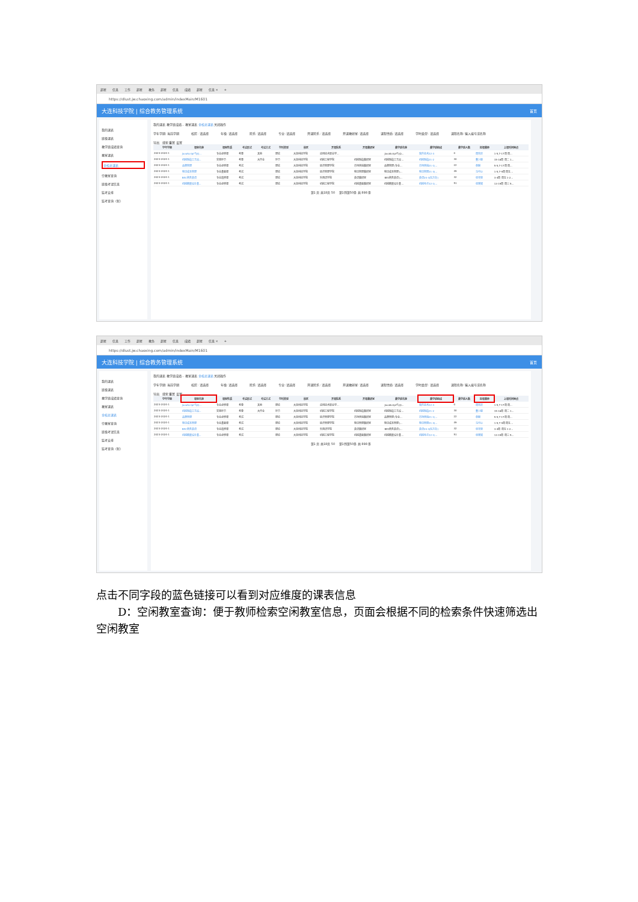超星 信息 工作 超星 教务 超星 信息 成绩 超星 信息 × +
https://dlust.jw.chaoxing.com/admin/indexMain/M1601
大连科技学院 | 综合教务管理系统 首页
我的课表
班级课表
教学班成绩查询
教室课表
全校总课表
空教室查询
班级考试信息
监考安排
监考查询（新）
我的课表 教学班成绩... 教室课表 全校总课表 关闭操作
学年学期: 当前学期 校区: 请选择 年级: 请选择 院系: 请选择 专业: 请选择 开课院系: 请选择 开课教研室: 请选择 课程性质: 请选择 学时类型: 请选择 课程名称: 输入编号或名称
导出 搜索 重置 设置
| 学年学期 | 课程名称 | 课程性质 | 考试形式 | 考试方式 | 学时类型 | 校区 | 开课院系 | 开课教研室 | 教学班名称 | 教学班组成 | 教学班人数 | 授课教师 | 上课时间地点 |
| --- | --- | --- | --- | --- | --- | --- | --- | --- | --- | --- | --- | --- | --- |
| 2023-2024-1 | JavaScript与jQ... | 专业必修课 | 考查 | 其他 | 理论 | 大连科技学院 | 应用技术职业学... | | JavaScript与jQ... | 软件技术22-3 | 0 | 周玮庆 | 1-5,7-17周 周... |
| 2023-2024-1 | 机械制造工艺设... | 实践环节 | 考查 | 大作业 | 环节 | 大连科技学院 | 机械工程学院 | 机械制造教研室 | 机械制造工艺设... | 机械制造21-2 | 30 | 董少峰 | 15-16周 周二 1... |
| 2023-2024-1 | 品牌管理 | 专业必修课 | 考试 | | 理论 | 大连科技学院 | 经济管理学院 | 市场营销教研室 | 品牌管理(专业... | 市场营销21-1(... | 22 | 单琳 | 5-5,7-17周 周... |
| 2023-2024-1 | 物流成本管理 | 专业基础课 | 考试 | | 理论 | 大连科技学院 | 经济管理学院 | 物流管理教研室 | 物流成本管理(... | 物流管理21-3(... | 49 | 马可心 | 1-5,7-9周 周五... |
| 2023-2024-1 | BEC商务英语 | 专业选修课 | 考试 | | 理论 | 大连科技学院 | 外国语学院 | 英语教研室 | BEC商务英语(... | 英语20-3(无方向) | 32 | 张祁贤 | 3-4周 周五 1-2... |
| 2023-2024-1 | 机械精度设计基... | 专业必修课 | 考试 | | 理论 | 大连科技学院 | 机械工程学院 | 机械基础教研室 | 机械精度设计基... | 机械电子22-1(... | 51 | 张晓娟 | 13-19周 周三 5... |
第1 页 共18页 50 第1到第50条 共 898 条
超星 信息 工作 超星 教务 超星 信息 成绩 超星 信息 × +
https://dlust.jw.chaoxing.com/admin/indexMain/M1601
大连科技学院 | 综合教务管理系统 首页
我的课表
班级课表
教学班成绩查询
教室课表
全校总课表
空教室查询
班级考试信息
监考安排
监考查询（新）
我的课表 教学班成绩... 教室课表 全校总课表 关闭操作
学年学期: 当前学期 校区: 请选择 年级: 请选择 院系: 请选择 专业: 请选择 开课院系: 请选择 开课教研室: 请选择 课程性质: 请选择 学时类型: 请选择 课程名称: 输入编号或名称
导出 搜索 重置 设置
| 学年学期 | 课程名称 | 课程性质 | 考试形式 | 考试方式 | 学时类型 | 校区 | 开课院系 | 开课教研室 | 教学班名称 | 教学班组成 | 教学班人数 | 授课教师 | 上课时间地点 |
| --- | --- | --- | --- | --- | --- | --- | --- | --- | --- | --- | --- | --- | --- |
| 2023-2024-1 | JavaScript与jQ... | 专业必修课 | 考查 | 其他 | 理论 | 大连科技学院 | 应用技术职业学... | | JavaScript与jQ... | 软件技术22-3 | 0 | 周玮庆 | 1-5,7-17周 周... |
| 2023-2024-1 | 机械制造工艺设... | 实践环节 | 考查 | 大作业 | 环节 | 大连科技学院 | 机械工程学院 | 机械制造教研室 | 机械制造工艺设... | 机械制造21-2 | 30 | 董少峰 | 15-16周 周二 1... |
| 2023-2024-1 | 品牌管理 | 专业必修课 | 考试 | | 理论 | 大连科技学院 | 经济管理学院 | 市场营销教研室 | 品牌管理(专业... | 市场营销21-1(... | 22 | 单琳 | 5-5,7-17周 周... |
| 2023-2024-1 | 物流成本管理 | 专业基础课 | 考试 | | 理论 | 大连科技学院 | 经济管理学院 | 物流管理教研室 | 物流成本管理(... | 物流管理21-3(... | 49 | 马可心 | 1-5,7-9周 周五... |
| 2023-2024-1 | BEC商务英语 | 专业选修课 | 考试 | | 理论 | 大连科技学院 | 外国语学院 | 英语教研室 | BEC商务英语(... | 英语20-3(无方向) | 32 | 张祁贤 | 3-4周 周五 1-2... |
| 2023-2024-1 | 机械精度设计基... | 专业必修课 | 考试 | | 理论 | 大连科技学院 | 机械工程学院 | 机械基础教研室 | 机械精度设计基... | 机械电子22-1(... | 51 | 张晓娟 | 13-19周 周三 5... |
第1 页 共18页 50 第1到第50条 共 898 条
点击不同字段的蓝色链接可以看到对应维度的课表信息
D：空闲教室查询：便于教师检索空闲教室信息，页面会根据不同的检索条件快速筛选出空闲教室